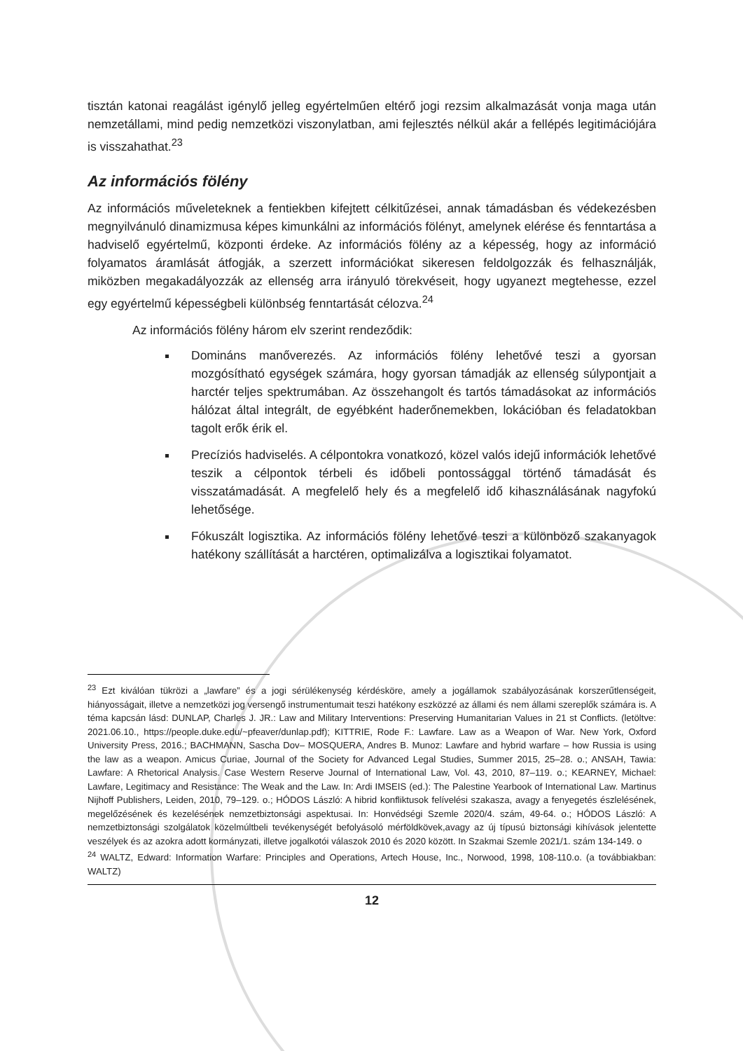tisztán katonai reagálást igénylő jelleg egyértelműen eltérő jogi rezsim alkalmazását vonja maga után nemzetállami, mind pedig nemzetközi viszonylatban, ami fejlesztés nélkül akár a fellépés legitimációjára is visszahathat.<sup>23</sup>
Az információs fölény
Az információs műveleteknek a fentiekben kifejtett célkitűzései, annak támadásban és védekezésben megnyilvánuló dinamizmusa képes kimunkálni az információs fölényt, amelynek elérése és fenntartása a hadviselő egyértelmű, központi érdeke. Az információs fölény az a képesség, hogy az információ folyamatos áramlását átfogják, a szerzett információkat sikeresen feldolgozzák és felhasználják, miközben megakadályozzák az ellenség arra irányuló törekvéseit, hogy ugyanezt megtehesse, ezzel egy egyértelmű képességbeli különbség fenntartását célozva.<sup>24</sup>
Az információs fölény három elv szerint rendeződik:
Domináns manőverezés. Az információs fölény lehetővé teszi a gyorsan mozgósítható egységek számára, hogy gyorsan támadják az ellenség súlypontjait a harctér teljes spektrumában. Az összehangolt és tartós támadásokat az információs hálózat által integrált, de egyébként haderőnemekben, lokációban és feladatokban tagolt erők érik el.
Precíziós hadviselés. A célpontokra vonatkozó, közel valós idejű információk lehetővé teszik a célpontok térbeli és időbeli pontossággal történő támadását és visszatámadását. A megfelelő hely és a megfelelő idő kihasználásának nagyfokú lehetősége.
Fókuszált logisztika. Az információs fölény lehetővé teszi a különböző szakanyagok hatékony szállítását a harctéren, optimalizálva a logisztikai folyamatot.
<sup>23</sup> Ezt kiválóan tükrözi a „lawfare” és a jogi sérülékenység kérdésköre, amely a jogállamok szabályozásának korszerűtlenségeit, hiányosságait, illetve a nemzetközi jog versengő instrumentumait teszi hatékony eszközzé az állami és nem állami szereplők számára is. A téma kapcsán lásd: DUNLAP, Charles J. JR.: Law and Military Interventions: Preserving Humanitarian Values in 21 st Conflicts. (letöltve: 2021.06.10., https://people.duke.edu/~pfeaver/dunlap.pdf); KITTRIE, Rode F.: Lawfare. Law as a Weapon of War. New York, Oxford University Press, 2016.; BACHMANN, Sascha Dov– MOSQUERA, Andres B. Munoz: Lawfare and hybrid warfare – how Russia is using the law as a weapon. Amicus Curiae, Journal of the Society for Advanced Legal Studies, Summer 2015, 25–28. o.; ANSAH, Tawia: Lawfare: A Rhetorical Analysis. Case Western Reserve Journal of International Law, Vol. 43, 2010, 87–119. o.; KEARNEY, Michael: Lawfare, Legitimacy and Resistance: The Weak and the Law. In: Ardi IMSEIS (ed.): The Palestine Yearbook of International Law. Martinus Nijhoff Publishers, Leiden, 2010, 79–129. o.; HÓDOS László: A hibrid konfliktusok felívelési szakasza, avagy a fenyegetés észlelésének, megelőzésének és kezelésének nemzetbiztonsági aspektusai. In: Honvédségi Szemle 2020/4. szám, 49-64. o.; HÓDOS László: A nemzetbiztonsági szolgálatok közelmúltbeli tevékenységét befolyásoló mérföldkövek,avagy az új típusú biztonsági kihívások jelentette veszélyek és az azokra adott kormányzati, illetve jogalkotói válaszok 2010 és 2020 között. In Szakmai Szemle 2021/1. szám 134-149. o
<sup>24</sup> WALTZ, Edward: Information Warfare: Principles and Operations, Artech House, Inc., Norwood, 1998, 108-110.o. (a továbbiakban: WALTZ)
12